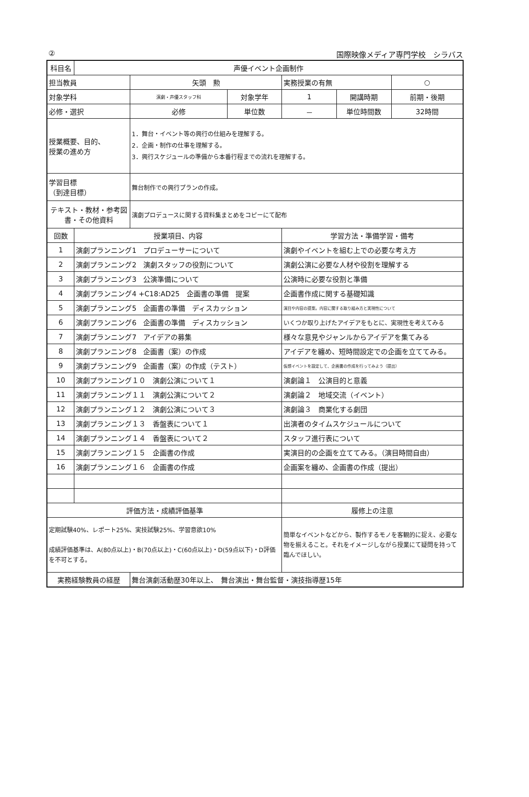② 国際映像メディア専門学校　シラバス
| 科目名 | 声優イベント企画制作 | | | | | |
| 担当教員 | | 矢頭 勲 | | 実務授業の有無 | | ○ |
| 対象学科 | | 演劇・声優スタッフ科 | 対象学年 | 1 | 開講時期 | 前期・後期 |
| 必修・選択 | | 必修 | 単位数 | － | 単位時間数 | 32時間 |
| 授業概要、目的、 授業の進め方 | | 1．舞台・イベント等の興行の仕組みを理解する。 2．企画・制作の仕事を理解する。 3．興行スケジュールの準備から本番行程までの流れを理解する。 | | | | |
| 学習目標 （到達目標） | | 舞台制作での興行プランの作成。 | | | | |
| テキスト・教材・参考図書・その他資料 | | 演劇プロデュースに関する資料集まとめをコピーにて配布 | | | | |
| 回数 | 授業項目、内容 | | | 学習方法・準備学習・備考 | | |
| 1 | 演劇プランニング1 プロデューサーについて | | | 演劇やイベントを組む上での必要な考え方 | | |
| 2 | 演劇プランニング2 演劇スタッフの役割について | | | 演劇公演に必要な人材や役割を理解する | | |
| 3 | 演劇プランニング3 公演準備について | | | 公演時に必要な役割と準備 | | |
| 4 | 演劇プランニング4 +C18:AD25 企画書の準備 提案 | | | 企画書作成に関する基礎知識 | | |
| 5 | 演劇プランニング5 企画書の準備 ディスカッション | | | 演目や内容の提案。内容に関する取り組み方と実現性について | | |
| 6 | 演劇プランニング6 企画書の準備 ディスカッション | | | いくつか取り上げたアイデアをもとに、実現性を考えてみる | | |
| 7 | 演劇プランニング7 アイデアの募集 | | | 様々な意見やジャンルからアイデアを集てみる | | |
| 8 | 演劇プランニング8 企画書（案）の作成 | | | アイデアを纏め、短時間設定での企画を立ててみる。 | | |
| 9 | 演劇プランニング9 企画書（案）の作成（テスト） | | | 仮想イベントを設定して、企画書の作成を行ってみよう（提出） | | |
| 10 | 演劇プランニング１０ 演劇公演について１ | | | 演劇論１ 公演目的と意義 | | |
| 11 | 演劇プランニング１１ 演劇公演について２ | | | 演劇論２ 地域交流（イベント） | | |
| 12 | 演劇プランニング１２ 演劇公演について３ | | | 演劇論３ 商業化する劇団 | | |
| 13 | 演劇プランニング１３ 香盤表について１ | | | 出演者のタイムスケジュールについて | | |
| 14 | 演劇プランニング１４ 香盤表について２ | | | スタッフ進行表について | | |
| 15 | 演劇プランニング１５ 企画書の作成 | | | 実演目的の企画を立ててみる。（演目時間自由） | | |
| 16 | 演劇プランニング１６ 企画書の作成 | | | 企画案を纏め、企画書の作成（提出） | | |
| 評価方法・成績評価基準 | | | | 履修上の注意 | | |
| 定期試験40%、レポート25%、実技試験25%、学習意欲10% 成績評価基準は、A(80点以上)・B(70点以上)・C(60点以上)・D(59点以下)・D評価を不可とする。 | | | | 簡単なイベントなどから、製作するモノを客観的に捉え、必要な物を揃えること。それをイメージしながら授業にて疑問を持って臨んでほしい。 | | |
| 実務経験教員の経歴 | | 舞台演劇活動歴30年以上、 舞台演出・舞台監督・演技指導歴15年 | | | | |